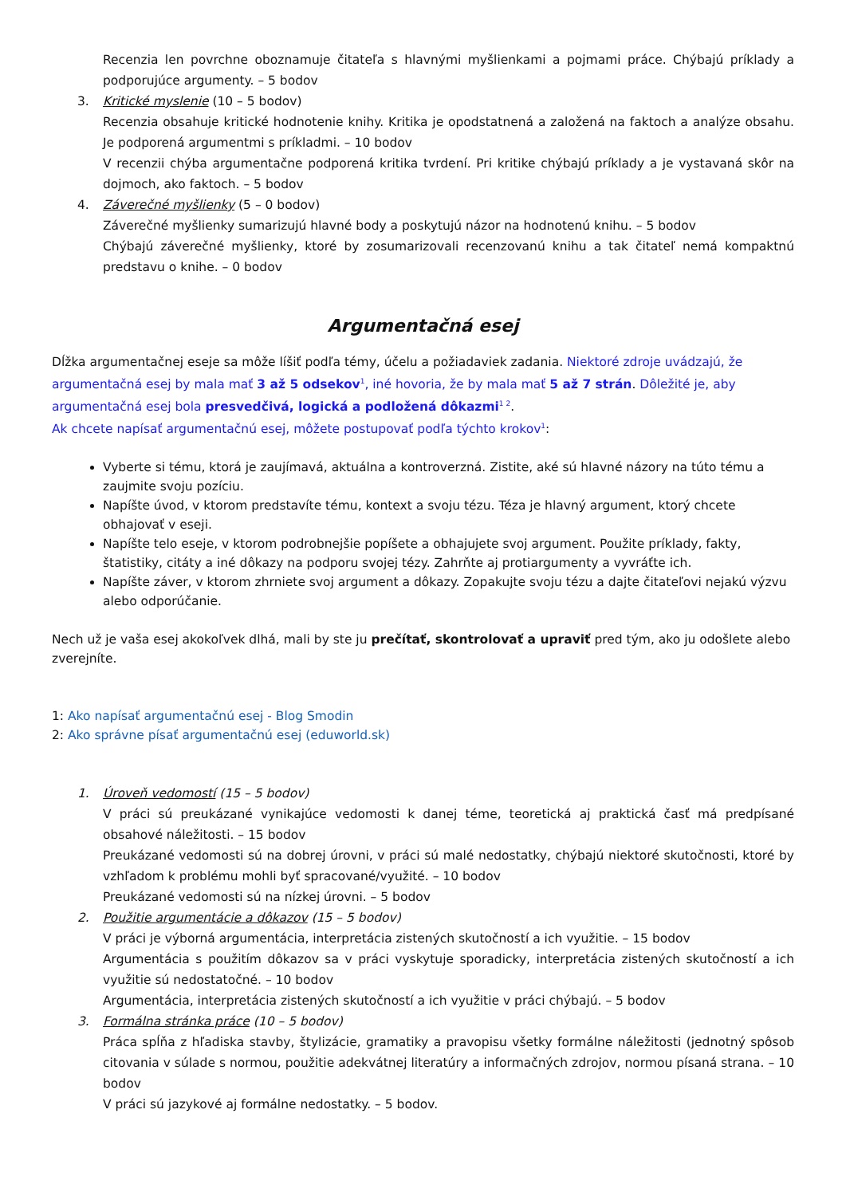Recenzia len povrchne oboznamuje čitateľa s hlavnými myšlienkami a pojmami práce. Chýbajú príklady a podporujúce argumenty. – 5 bodov
3. Kritické myslenie (10 – 5 bodov)
Recenzia obsahuje kritické hodnotenie knihy. Kritika je opodstatnená a založená na faktoch a analýze obsahu. Je podporená argumentmi s príkladmi. – 10 bodov
V recenzii chýba argumentačne podporená kritika tvrdení. Pri kritike chýbajú príklady a je vystavaná skôr na dojmoch, ako faktoch. – 5 bodov
4. Záverečné myšlienky (5 – 0 bodov)
Záverečné myšlienky sumarizujú hlavné body a poskytujú názor na hodnotenú knihu. – 5 bodov
Chýbajú záverečné myšlienky, ktoré by zosumarizovali recenzovanú knihu a tak čitateľ nemá kompaktnú predstavu o knihe. – 0 bodov
Argumentačná esej
Dĺžka argumentačnej eseje sa môže líšiť podľa témy, účelu a požiadaviek zadania. Niektoré zdroje uvádzajú, že argumentačná esej by mala mať 3 až 5 odsekov<sup>1</sup>, iné hovoria, že by mala mať 5 až 7 strán. Dôležité je, aby argumentačná esej bola presvedčivá, logická a podložená dôkazmi<sup>1 2</sup>.
Ak chcete napísať argumentačnú esej, môžete postupovať podľa týchto krokov<sup>1</sup>:
Vyberte si tému, ktorá je zaujímavá, aktuálna a kontroverzná. Zistite, aké sú hlavné názory na túto tému a zaujmite svoju pozíciu.
Napíšte úvod, v ktorom predstavíte tému, kontext a svoju tézu. Téza je hlavný argument, ktorý chcete obhajovať v eseji.
Napíšte telo eseje, v ktorom podrobnejšie popíšete a obhajujete svoj argument. Použite príklady, fakty, štatistiky, citáty a iné dôkazy na podporu svojej tézy. Zahrňte aj protiargumenty a vyvráťte ich.
Napíšte záver, v ktorom zhrniete svoj argument a dôkazy. Zopakujte svoju tézu a dajte čitateľovi nejakú výzvu alebo odporúčanie.
Nech už je vaša esej akokoľvek dlhá, mali by ste ju prečítať, skontrolovať a upraviť pred tým, ako ju odošlete alebo zverejníte.
1: Ako napísať argumentačnú esej - Blog Smodin
2: Ako správne písať argumentačnú esej (eduworld.sk)
1. Úroveň vedomostí (15 – 5 bodov)
V práci sú preukázané vynikajúce vedomosti k danej téme, teoretická aj praktická časť má predpísané obsahové náležitosti. – 15 bodov
Preukázané vedomosti sú na dobrej úrovni, v práci sú malé nedostatky, chýbajú niektoré skutočnosti, ktoré by vzhľadom k problému mohli byť spracované/využité. – 10 bodov
Preukázané vedomosti sú na nízkej úrovni. – 5 bodov
2. Použitie argumentácie a dôkazov (15 – 5 bodov)
V práci je výborná argumentácia, interpretácia zistených skutočností a ich využitie. – 15 bodov
Argumentácia s použitím dôkazov sa v práci vyskytuje sporadicky, interpretácia zistených skutočností a ich využitie sú nedostatočné. – 10 bodov
Argumentácia, interpretácia zistených skutočností a ich využitie v práci chýbajú. – 5 bodov
3. Formálna stránka práce (10 – 5 bodov)
Práca spĺňa z hľadiska stavby, štylizácie, gramatiky a pravopisu všetky formálne náležitosti (jednotný spôsob citovania v súlade s normou, použitie adekvátnej literatúry a informačných zdrojov, normou písaná strana. – 10 bodov
V práci sú jazykové aj formálne nedostatky. – 5 bodov.